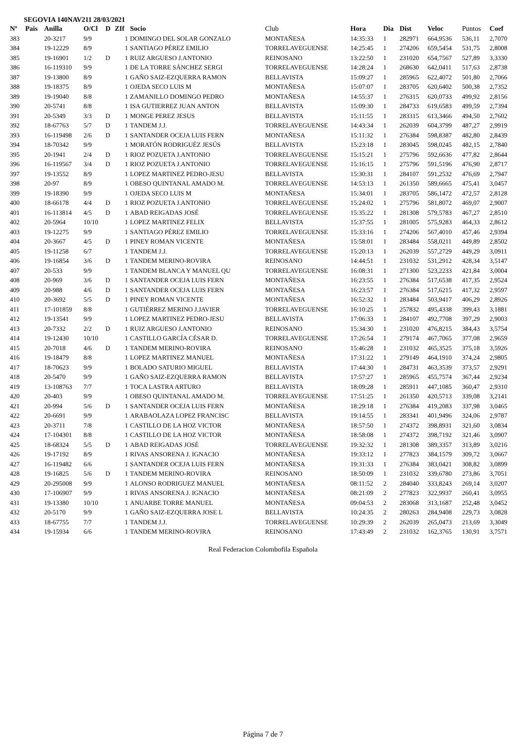SEGOVIA 140NAV211 28/03/2021
| Nº | Pais | Anilla | O/Cl | D | ZIf | Socio | Club | Hora | Dia | Dist | Veloc | Puntos | Coef |
| --- | --- | --- | --- | --- | --- | --- | --- | --- | --- | --- | --- | --- | --- |
| 383 | | 20-3217 | 9/9 | | 1 | DOMINGO DEL SOLAR GONZALO | MONTAÑESA | 14:35:33 | 1 | 282971 | 664,9536 | 536,11 | 2,7070 |
| 384 | | 19-12229 | 8/9 | | 1 | SANTIAGO PÉREZ EMILIO | TORRELAVEGUENSE | 14:25:45 | 1 | 274206 | 659,5454 | 531,75 | 2,8008 |
| 385 | | 19-16901 | 1/2 | D | 1 | RUIZ ARGUESO J.ANTONIO | REINOSANO | 13:22:50 | 1 | 231020 | 654,7567 | 527,89 | 3,3330 |
| 386 | | 16-119310 | 9/9 | | 1 | DE LA TORRE SÁNCHEZ SERGI | TORRELAVEGUENSE | 14:28:24 | 1 | 268630 | 642,0411 | 517,63 | 2,8738 |
| 387 | | 19-13800 | 8/9 | | 1 | GAÑO SAIZ-EZQUERRA RAMON | BELLAVISTA | 15:09:27 | 1 | 285965 | 622,4072 | 501,80 | 2,7066 |
| 388 | | 19-18375 | 8/9 | | 1 | OJEDA SECO LUIS M | MONTAÑESA | 15:07:07 | 1 | 283705 | 620,6402 | 500,38 | 2,7352 |
| 389 | | 19-19040 | 8/8 | | 1 | ZAMANILLO DOMINGO PEDRO | MONTAÑESA | 14:55:37 | 1 | 276315 | 620,0733 | 499,92 | 2,8156 |
| 390 | | 20-5741 | 8/8 | | 1 | ISA GUTIERREZ JUAN ANTON | BELLAVISTA | 15:09:30 | 1 | 284733 | 619,6583 | 499,59 | 2,7394 |
| 391 | | 20-5349 | 3/3 | D | 1 | MONGE PEREZ JESUS | BELLAVISTA | 15:11:55 | 1 | 283315 | 613,3466 | 494,50 | 2,7602 |
| 392 | | 18-67763 | 5/7 | D | 1 | TANDEM J.J. | TORRELAVEGUENSE | 14:43:34 | 1 | 262039 | 604,3799 | 487,27 | 2,9919 |
| 393 | | 16-119498 | 2/6 | D | 1 | SANTANDER OCEJA LUIS FERN | MONTAÑESA | 15:11:32 | 1 | 276384 | 598,8387 | 482,80 | 2,8439 |
| 394 | | 18-70342 | 9/9 | | 1 | MORATÓN RODRIGUÉZ JESÚS | BELLAVISTA | 15:23:18 | 1 | 283045 | 598,0245 | 482,15 | 2,7840 |
| 395 | | 20-1941 | 2/4 | D | 1 | RIOZ POZUETA J.ANTONIO | TORRELAVEGUENSE | 15:15:21 | 1 | 275796 | 592,6636 | 477,82 | 2,8644 |
| 396 | | 16-119567 | 3/4 | D | 1 | RIOZ POZUETA J.ANTONIO | TORRELAVEGUENSE | 15:16:15 | 1 | 275796 | 591,5196 | 476,90 | 2,8717 |
| 397 | | 19-13552 | 8/9 | | 1 | LOPEZ MARTINEZ PEDRO-JESU | BELLAVISTA | 15:30:31 | 1 | 284107 | 591,2532 | 476,69 | 2,7947 |
| 398 | | 20-97 | 8/9 | | 1 | OBESO QUINTANAL AMADO M. | TORRELAVEGUENSE | 14:53:13 | 1 | 261350 | 589,6665 | 475,41 | 3,0457 |
| 399 | | 19-18390 | 9/9 | | 1 | OJEDA SECO LUIS M | MONTAÑESA | 15:34:01 | 1 | 283705 | 586,1472 | 472,57 | 2,8128 |
| 400 | | 18-66178 | 4/4 | D | 1 | RIOZ POZUETA J.ANTONIO | TORRELAVEGUENSE | 15:24:02 | 1 | 275796 | 581,8072 | 469,07 | 2,9007 |
| 401 | | 16-113814 | 4/5 | D | 1 | ABAD REIGADAS JOSÉ | TORRELAVEGUENSE | 15:35:22 | 1 | 281308 | 579,5783 | 467,27 | 2,8510 |
| 402 | | 20-5964 | 10/10 | | 1 | LOPEZ MARTINEZ FELIX | BELLAVISTA | 15:37:55 | 1 | 281005 | 575,9283 | 464,33 | 2,8612 |
| 403 | | 19-12275 | 9/9 | | 1 | SANTIAGO PÉREZ EMILIO | TORRELAVEGUENSE | 15:33:16 | 1 | 274206 | 567,4010 | 457,46 | 2,9394 |
| 404 | | 20-3667 | 4/5 | D | 1 | PINEY ROMAN VICENTE | MONTAÑESA | 15:58:01 | 1 | 283484 | 558,0211 | 449,89 | 2,8502 |
| 405 | | 19-11258 | 6/7 | | 1 | TANDEM J.J. | TORRELAVEGUENSE | 15:20:13 | 1 | 262039 | 557,2729 | 449,29 | 3,0911 |
| 406 | | 19-16854 | 3/6 | D | 1 | TANDEM MERINO-ROVIRA | REINOSANO | 14:44:51 | 1 | 231032 | 531,2912 | 428,34 | 3,5147 |
| 407 | | 20-533 | 9/9 | | 1 | TANDEM BLANCA Y MANUEL QU | TORRELAVEGUENSE | 16:08:31 | 1 | 271300 | 523,2233 | 421,84 | 3,0004 |
| 408 | | 20-969 | 3/6 | D | 1 | SANTANDER OCEJA LUIS FERN | MONTAÑESA | 16:23:55 | 1 | 276384 | 517,6538 | 417,35 | 2,9524 |
| 409 | | 20-988 | 4/6 | D | 1 | SANTANDER OCEJA LUIS FERN | MONTAÑESA | 16:23:57 | 1 | 276384 | 517,6215 | 417,32 | 2,9597 |
| 410 | | 20-3692 | 5/5 | D | 1 | PINEY ROMAN VICENTE | MONTAÑESA | 16:52:32 | 1 | 283484 | 503,9417 | 406,29 | 2,8926 |
| 411 | | 17-101859 | 8/8 | | 1 | GUTIÉRREZ MERINO J.JAVIER | TORRELAVEGUENSE | 16:10:25 | 1 | 257832 | 495,4338 | 399,43 | 3,1881 |
| 412 | | 19-13541 | 9/9 | | 1 | LOPEZ MARTINEZ PEDRO-JESU | BELLAVISTA | 17:06:33 | 1 | 284107 | 492,7708 | 397,29 | 2,9003 |
| 413 | | 20-7332 | 2/2 | D | 1 | RUIZ ARGUESO J.ANTONIO | REINOSANO | 15:34:30 | 1 | 231020 | 476,8215 | 384,43 | 3,5754 |
| 414 | | 19-12430 | 10/10 | | 1 | CASTILLO GARCÍA CÉSAR D. | TORRELAVEGUENSE | 17:26:54 | 1 | 279174 | 467,7065 | 377,08 | 2,9659 |
| 415 | | 20-7018 | 4/6 | D | 1 | TANDEM MERINO-ROVIRA | REINOSANO | 15:46:28 | 1 | 231032 | 465,3525 | 375,18 | 3,5926 |
| 416 | | 19-18479 | 8/8 | | 1 | LOPEZ MARTINEZ MANUEL | MONTAÑESA | 17:31:22 | 1 | 279149 | 464,1910 | 374,24 | 2,9805 |
| 417 | | 18-70623 | 9/9 | | 1 | BOLADO SATURIO MIGUEL | BELLAVISTA | 17:44:30 | 1 | 284731 | 463,3539 | 373,57 | 2,9291 |
| 418 | | 20-5470 | 9/9 | | 1 | GAÑO SAIZ-EZQUERRA RAMON | BELLAVISTA | 17:57:27 | 1 | 285965 | 455,7574 | 367,44 | 2,9234 |
| 419 | | 13-108763 | 7/7 | | 1 | TOCA LASTRA ARTURO | BELLAVISTA | 18:09:28 | 1 | 285911 | 447,1085 | 360,47 | 2,9310 |
| 420 | | 20-403 | 9/9 | | 1 | OBESO QUINTANAL AMADO M. | TORRELAVEGUENSE | 17:51:25 | 1 | 261350 | 420,5713 | 339,08 | 3,2141 |
| 421 | | 20-994 | 5/6 | D | 1 | SANTANDER OCEJA LUIS FERN | MONTAÑESA | 18:29:18 | 1 | 276384 | 419,2083 | 337,98 | 3,0465 |
| 422 | | 20-6691 | 9/9 | | 1 | ARABAOLAZA LOPEZ FRANCISC | BELLAVISTA | 19:14:55 | 1 | 283341 | 401,9496 | 324,06 | 2,9787 |
| 423 | | 20-3711 | 7/8 | | 1 | CASTILLO DE LA HOZ VICTOR | MONTAÑESA | 18:57:50 | 1 | 274372 | 398,8931 | 321,60 | 3,0834 |
| 424 | | 17-104301 | 8/8 | | 1 | CASTILLO DE LA HOZ VICTOR | MONTAÑESA | 18:58:08 | 1 | 274372 | 398,7192 | 321,46 | 3,0907 |
| 425 | | 18-68324 | 5/5 | D | 1 | ABAD REIGADAS JOSÉ | TORRELAVEGUENSE | 19:32:32 | 1 | 281308 | 389,3357 | 313,89 | 3,0216 |
| 426 | | 19-17192 | 8/9 | | 1 | RIVAS ANSORENA J. IGNACIO | MONTAÑESA | 19:33:12 | 1 | 277823 | 384,1579 | 309,72 | 3,0667 |
| 427 | | 16-119482 | 6/6 | | 1 | SANTANDER OCEJA LUIS FERN | MONTAÑESA | 19:31:33 | 1 | 276384 | 383,0421 | 308,82 | 3,0899 |
| 428 | | 19-16825 | 5/6 | D | 1 | TANDEM MERINO-ROVIRA | REINOSANO | 18:50:09 | 1 | 231032 | 339,6780 | 273,86 | 3,7051 |
| 429 | | 20-295008 | 9/9 | | 1 | ALONSO RODRIGUEZ MANUEL | MONTAÑESA | 08:11:52 | 2 | 284040 | 333,8243 | 269,14 | 3,0207 |
| 430 | | 17-106907 | 9/9 | | 1 | RIVAS ANSORENA J. IGNACIO | MONTAÑESA | 08:21:09 | 2 | 277823 | 322,9937 | 260,41 | 3,0955 |
| 431 | | 19-13380 | 10/10 | | 1 | ANUARBE TORRE MANUEL | MONTAÑESA | 09:04:53 | 2 | 283068 | 313,1687 | 252,48 | 3,0452 |
| 432 | | 20-5170 | 9/9 | | 1 | GAÑO SAIZ-EZQUERRA JOSE L | BELLAVISTA | 10:24:35 | 2 | 280263 | 284,9408 | 229,73 | 3,0828 |
| 433 | | 18-67755 | 7/7 | | 1 | TANDEM J.J. | TORRELAVEGUENSE | 10:29:39 | 2 | 262039 | 265,0473 | 213,69 | 3,3049 |
| 434 | | 19-15934 | 6/6 | | 1 | TANDEM MERINO-ROVIRA | REINOSANO | 17:43:49 | 2 | 231032 | 162,3765 | 130,91 | 3,7571 |
Real Federacion Colombofila Española
Página 7 de 7